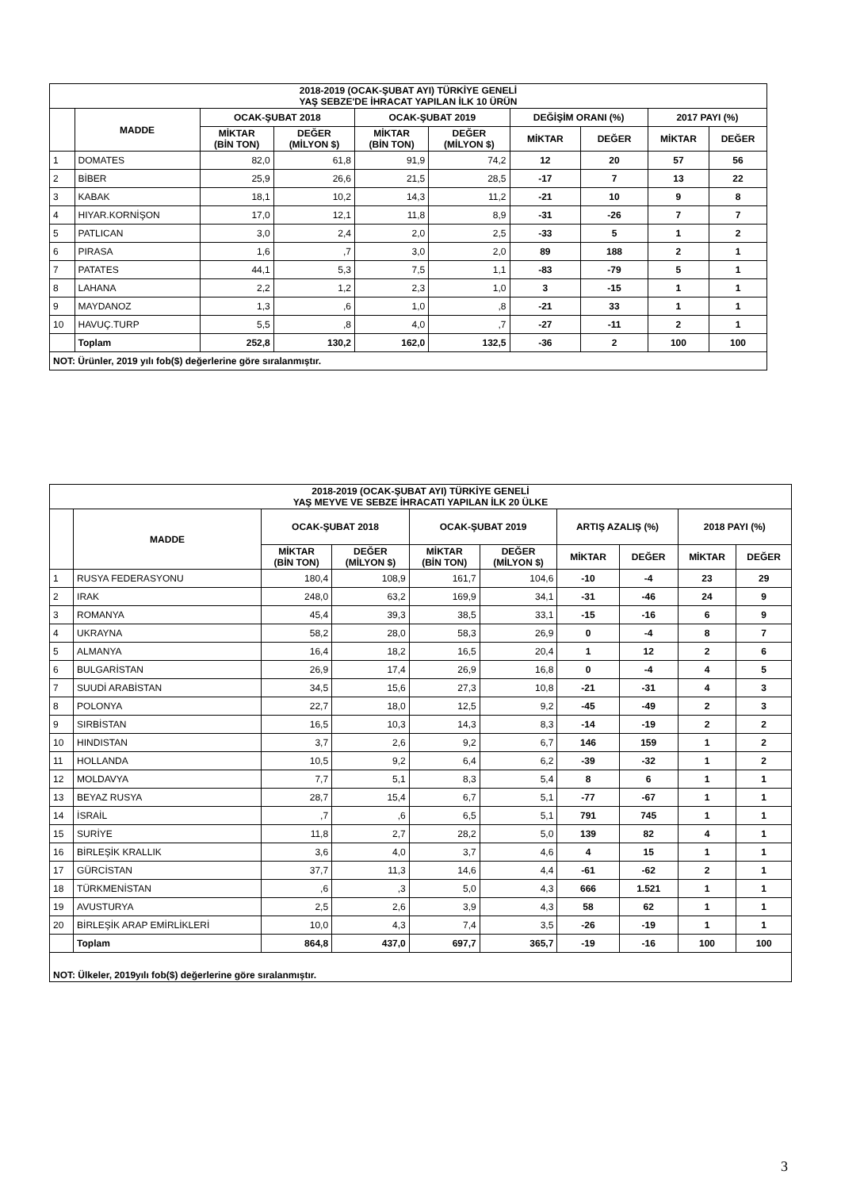| 2018-2019 (OCAK-ŞUBAT AYI) TÜRKİYE GENELİ YAŞ SEBZE'DE İHRACAT YAPILAN İLK 10 ÜRÜN | | | | | | | | | |
| --- | --- | --- | --- | --- | --- | --- | --- | --- | --- |
| | MADDE | OCAK-ŞUBAT 2018 | | OCAK-ŞUBAT 2019 | | DEĞİŞİM ORANI (%) | | 2017 PAYI (%) | |
| | | MİKTAR (BİN TON) | DEĞER (MİLYON $) | MİKTAR (BİN TON) | DEĞER (MİLYON $) | MİKTAR | DEĞER | MİKTAR | DEĞER |
| 1 | DOMATES | 82,0 | 61,8 | 91,9 | 74,2 | 12 | 20 | 57 | 56 |
| 2 | BİBER | 25,9 | 26,6 | 21,5 | 28,5 | -17 | 7 | 13 | 22 |
| 3 | KABAK | 18,1 | 10,2 | 14,3 | 11,2 | -21 | 10 | 9 | 8 |
| 4 | HIYAR.KORNİŞON | 17,0 | 12,1 | 11,8 | 8,9 | -31 | -26 | 7 | 7 |
| 5 | PATLICAN | 3,0 | 2,4 | 2,0 | 2,5 | -33 | 5 | 1 | 2 |
| 6 | PIRASA | 1,6 | ,7 | 3,0 | 2,0 | 89 | 188 | 2 | 1 |
| 7 | PATATES | 44,1 | 5,3 | 7,5 | 1,1 | -83 | -79 | 5 | 1 |
| 8 | LAHANA | 2,2 | 1,2 | 2,3 | 1,0 | 3 | -15 | 1 | 1 |
| 9 | MAYDANOZ | 1,3 | ,6 | 1,0 | ,8 | -21 | 33 | 1 | 1 |
| 10 | HAVUÇ.TURP | 5,5 | ,8 | 4,0 | ,7 | -27 | -11 | 2 | 1 |
| | Toplam | 252,8 | 130,2 | 162,0 | 132,5 | -36 | 2 | 100 | 100 |
| NOT: Ürünler, 2019 yılı fob($) değerlerine göre sıralanmıştır. | | | | | | | | | |
| 2018-2019 (OCAK-ŞUBAT AYI) TÜRKİYE GENELİ YAŞ MEYVE VE SEBZE İHRACATI YAPILAN İLK 20 ÜLKE | | | | | | | | | |
| --- | --- | --- | --- | --- | --- | --- | --- | --- | --- |
| | MADDE | OCAK-ŞUBAT 2018 | | OCAK-ŞUBAT 2019 | | ARTIŞ AZALIŞ (%) | | 2018 PAYI (%) | |
| | | MİKTAR (BİN TON) | DEĞER (MİLYON $) | MİKTAR (BİN TON) | DEĞER (MİLYON $) | MİKTAR | DEĞER | MİKTAR | DEĞER |
| 1 | RUSYA FEDERASYONU | 180,4 | 108,9 | 161,7 | 104,6 | -10 | -4 | 23 | 29 |
| 2 | IRAK | 248,0 | 63,2 | 169,9 | 34,1 | -31 | -46 | 24 | 9 |
| 3 | ROMANYA | 45,4 | 39,3 | 38,5 | 33,1 | -15 | -16 | 6 | 9 |
| 4 | UKRAYNA | 58,2 | 28,0 | 58,3 | 26,9 | 0 | -4 | 8 | 7 |
| 5 | ALMANYA | 16,4 | 18,2 | 16,5 | 20,4 | 1 | 12 | 2 | 6 |
| 6 | BULGARİSTAN | 26,9 | 17,4 | 26,9 | 16,8 | 0 | -4 | 4 | 5 |
| 7 | SUUDİ ARABİSTAN | 34,5 | 15,6 | 27,3 | 10,8 | -21 | -31 | 4 | 3 |
| 8 | POLONYA | 22,7 | 18,0 | 12,5 | 9,2 | -45 | -49 | 2 | 3 |
| 9 | SIRBİSTAN | 16,5 | 10,3 | 14,3 | 8,3 | -14 | -19 | 2 | 2 |
| 10 | HINDISTAN | 3,7 | 2,6 | 9,2 | 6,7 | 146 | 159 | 1 | 2 |
| 11 | HOLLANDA | 10,5 | 9,2 | 6,4 | 6,2 | -39 | -32 | 1 | 2 |
| 12 | MOLDAVYA | 7,7 | 5,1 | 8,3 | 5,4 | 8 | 6 | 1 | 1 |
| 13 | BEYAZ RUSYA | 28,7 | 15,4 | 6,7 | 5,1 | -77 | -67 | 1 | 1 |
| 14 | İSRAİL | ,7 | ,6 | 6,5 | 5,1 | 791 | 745 | 1 | 1 |
| 15 | SURİYE | 11,8 | 2,7 | 28,2 | 5,0 | 139 | 82 | 4 | 1 |
| 16 | BİRLEŞİK KRALLIK | 3,6 | 4,0 | 3,7 | 4,6 | 4 | 15 | 1 | 1 |
| 17 | GÜRCİSTAN | 37,7 | 11,3 | 14,6 | 4,4 | -61 | -62 | 2 | 1 |
| 18 | TÜRKMENİSTAN | ,6 | ,3 | 5,0 | 4,3 | 666 | 1.521 | 1 | 1 |
| 19 | AVUSTURYA | 2,5 | 2,6 | 3,9 | 4,3 | 58 | 62 | 1 | 1 |
| 20 | BİRLEŞİK ARAP EMİRLİKLERİ | 10,0 | 4,3 | 7,4 | 3,5 | -26 | -19 | 1 | 1 |
| | Toplam | 864,8 | 437,0 | 697,7 | 365,7 | -19 | -16 | 100 | 100 |
| NOT: Ülkeler, 2019yılı fob($) değerlerine göre sıralanmıştır. | | | | | | | | | |
3